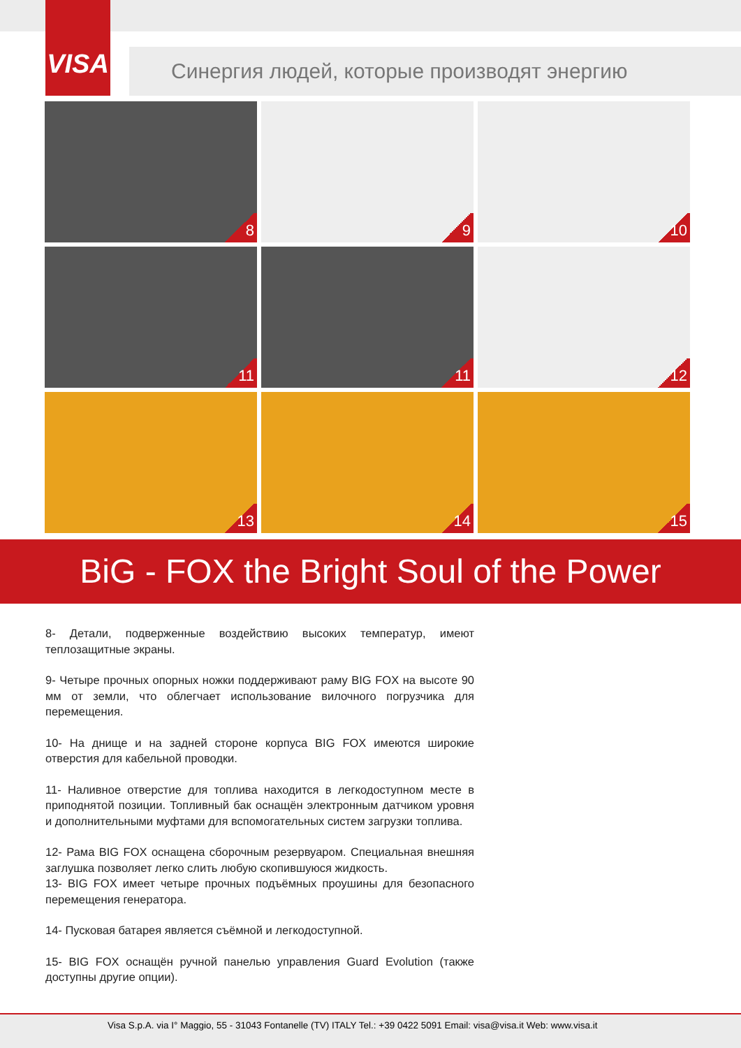VISA
Синергия людей, которые производят энергию
8
9
10
11
11
12
13
14
15
BiG - FOX the Bright Soul of the Power
8- Детали, подверженные воздействию высоких температур, имеют теплозащитные экраны.
9- Четыре прочных опорных ножки поддерживают раму BIG FOX на высоте 90 мм от земли, что облегчает использование вилочного погрузчика для перемещения.
10- На днище и на задней стороне корпуса BIG FOX имеются широкие отверстия для кабельной проводки.
11- Наливное отверстие для топлива находится в легкодоступном месте в приподнятой позиции. Топливный бак оснащён электронным датчиком уровня и дополнительными муфтами для вспомогательных систем загрузки топлива.
12- Рама BIG FOX оснащена сборочным резервуаром. Специальная внешняя заглушка позволяет легко слить любую скопившуюся жидкость.
13- BIG FOX имеет четыре прочных подъёмных проушины для безопасного перемещения генератора.
14- Пусковая батарея является съёмной и легкодоступной.
15- BIG FOX оснащён ручной панелью управления Guard Evolution (также доступны другие опции).
Visa S.p.A. via I° Maggio, 55 - 31043 Fontanelle (TV) ITALY Tel.: +39 0422 5091 Email: visa@visa.it Web: www.visa.it